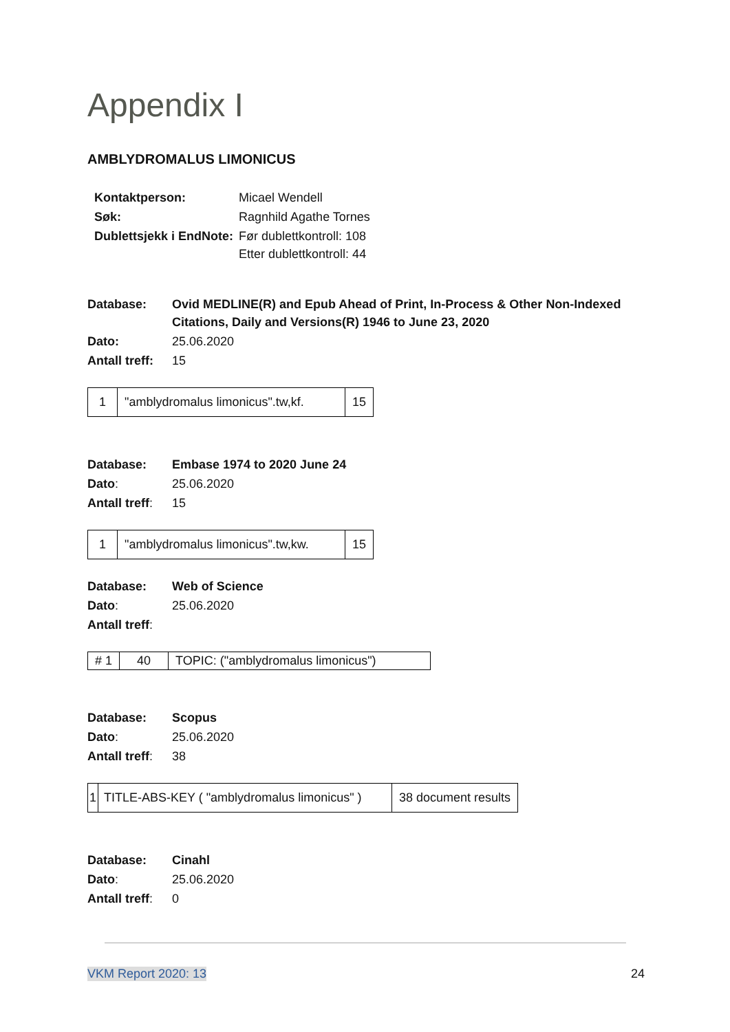Appendix I
AMBLYDROMALUS LIMONICUS
| Kontaktperson: | Micael Wendell |
| Søk: | Ragnhild Agathe Tornes |
| Dublettsjekk i EndNote: | Før dublettkontroll: 108 Etter dublettkontroll: 44 |
| Database: | Ovid MEDLINE(R) and Epub Ahead of Print, In-Process & Other Non-Indexed Citations, Daily and Versions(R) 1946 to June 23, 2020 |
| Dato: | 25.06.2020 |
| Antall treff: | 15 |
| 1 | "amblydromalus limonicus".tw,kf. | 15 |
| Database: | Embase 1974 to 2020 June 24 |
| Dato : | 25.06.2020 |
| Antall treff : | 15 |
| 1 | "amblydromalus limonicus".tw,kw. | 15 |
| Database: | Web of Science |
| Dato : | 25.06.2020 |
| Antall treff : | |
| # 1 | 40 | TOPIC: ("amblydromalus limonicus") |
| Database: | Scopus |
| Dato : | 25.06.2020 |
| Antall treff : | 38 |
| 1 | TITLE-ABS-KEY ( "amblydromalus limonicus" ) | 38 document results |
| Database: | Cinahl |
| Dato : | 25.06.2020 |
| Antall treff : | 0 |
VKM Report 2020: 13 24